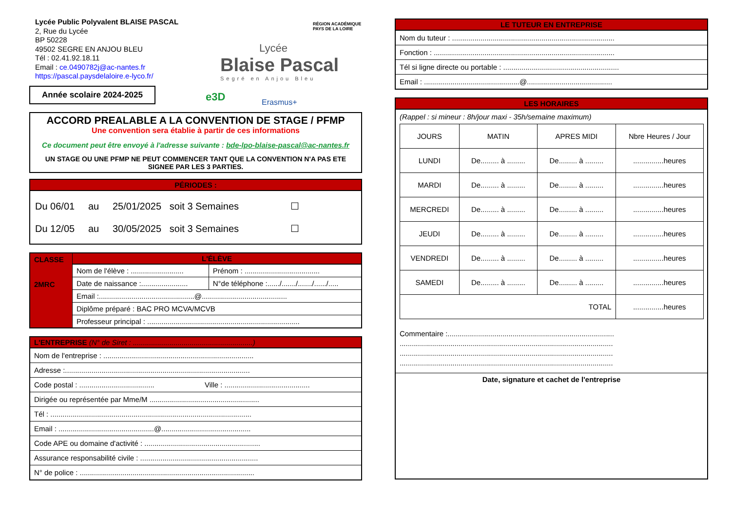Lycée Public Polyvalent BLAISE PASCAL
2, Rue du Lycée
BP 50228
49502 SEGRE EN ANJOU BLEU
Tél : 02.41.92.18.11
Email : ce.0490782j@ac-nantes.fr
https://pascal.paysdelaloire.e-lyco.fr/
Année scolaire 2024-2025
RÉGION ACADÉMIQUE
PAYS DE LA LOIRE
Lycée
Blaise Pascal
Segré en Anjou Bleu
e3D Erasmus+
ACCORD PREALABLE A LA CONVENTION DE STAGE / PFMP
Une convention sera établie à partir de ces informations
Ce document peut être envoyé à l'adresse suivante : bde-lpo-blaise-pascal@ac-nantes.fr
UN STAGE OU UNE PFMP NE PEUT COMMENCER TANT QUE LA CONVENTION N'A PAS ETE SIGNEE PAR LES 3 PARTIES.
PÉRIODES :
Du 06/01 au 25/01/2025 soit 3 Semaines ☐
Du 12/05 au 30/05/2025 soit 3 Semaines ☐
| CLASSE 2MRC | L'ÉLÈVE | |
| | Nom de l'élève : .......................... | Prénom : ..................................... |
| | Date de naissance :....................... | N°de téléphone :....../......./......./....../..... |
| | Email :...............................................@.......................................... | |
| | Diplôme préparé : BAC PRO MCVA/MCVB | |
| | Professeur principal : ........................................................................... | |
L'ENTREPRISE (N° de Siret : ...........................................................)
Nom de l'entreprise : ..........................................................................
Adresse :...........................................................................................
Code postal : ..................................... Ville : ..........................................
Dirigée ou représentée par Mme/M ......................................................
Tél : ...................................................................................................
Email : ...............................................@............................................
Code APE ou domaine d'activité : .........................................................
Assurance responsabilité civile : ..........................................................
N° de police : ......................................................................................
LE TUTEUR EN ENTREPRISE
Nom du tuteur : ................................................................................
Fonction : .........................................................................................
Tél si ligne directe ou portable : .........................................................
Email : ...............................................@..........................................
LES HORAIRES
(Rappel : si mineur : 8h/jour maxi - 35h/semaine maximum)
| JOURS | MATIN | APRES MIDI | Nbre Heures / Jour |
| LUNDI | De......... à ......... | De......... à ......... | ...............heures |
| MARDI | De......... à ......... | De......... à ......... | ...............heures |
| MERCREDI | De......... à ......... | De......... à ......... | ...............heures |
| JEUDI | De......... à ......... | De......... à ......... | ...............heures |
| VENDREDI | De......... à ......... | De......... à ......... | ...............heures |
| SAMEDI | De......... à ......... | De......... à ......... | ...............heures |
| TOTAL | | | ...............heures |
Commentaire :..................................................................................
.........................................................................................................
.........................................................................................................
.........................................................................................................
Date, signature et cachet de l'entreprise